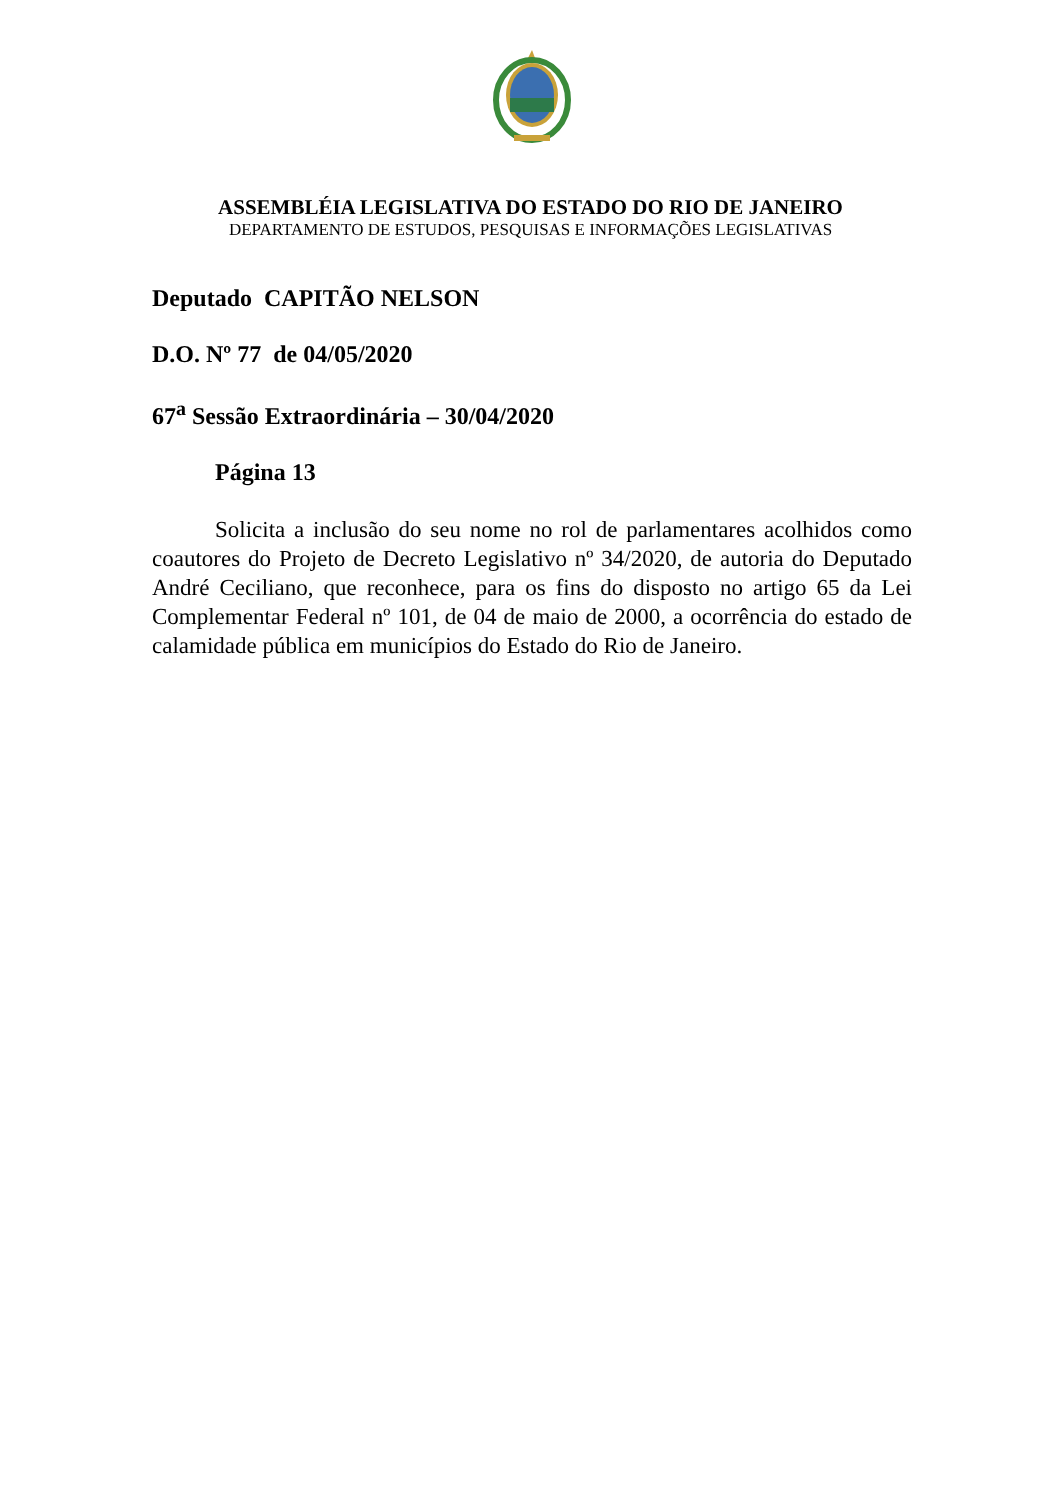ASSEMBLÉIA LEGISLATIVA DO ESTADO DO RIO DE JANEIRO
DEPARTAMENTO DE ESTUDOS, PESQUISAS E INFORMAÇÕES LEGISLATIVAS
Deputado CAPITÃO NELSON
D.O. Nº 77 de 04/05/2020
67<sup>a</sup> Sessão Extraordinária – 30/04/2020
Página 13
Solicita a inclusão do seu nome no rol de parlamentares acolhidos como coautores do Projeto de Decreto Legislativo nº 34/2020, de autoria do Deputado André Ceciliano, que reconhece, para os fins do disposto no artigo 65 da Lei Complementar Federal nº 101, de 04 de maio de 2000, a ocorrência do estado de calamidade pública em municípios do Estado do Rio de Janeiro.